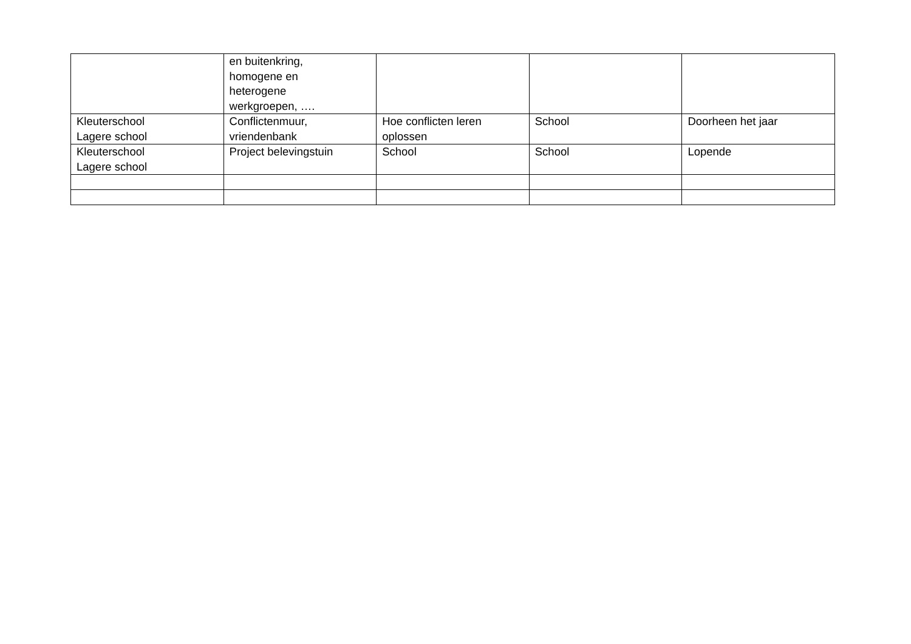| | en buitenkring, homogene en heterogene werkgroepen, …. | | | |
| Kleuterschool Lagere school | Conflictenmuur, vriendenbank | Hoe conflicten leren oplossen | School | Doorheen het jaar |
| Kleuterschool Lagere school | Project belevingstuin | School | School | Lopende |